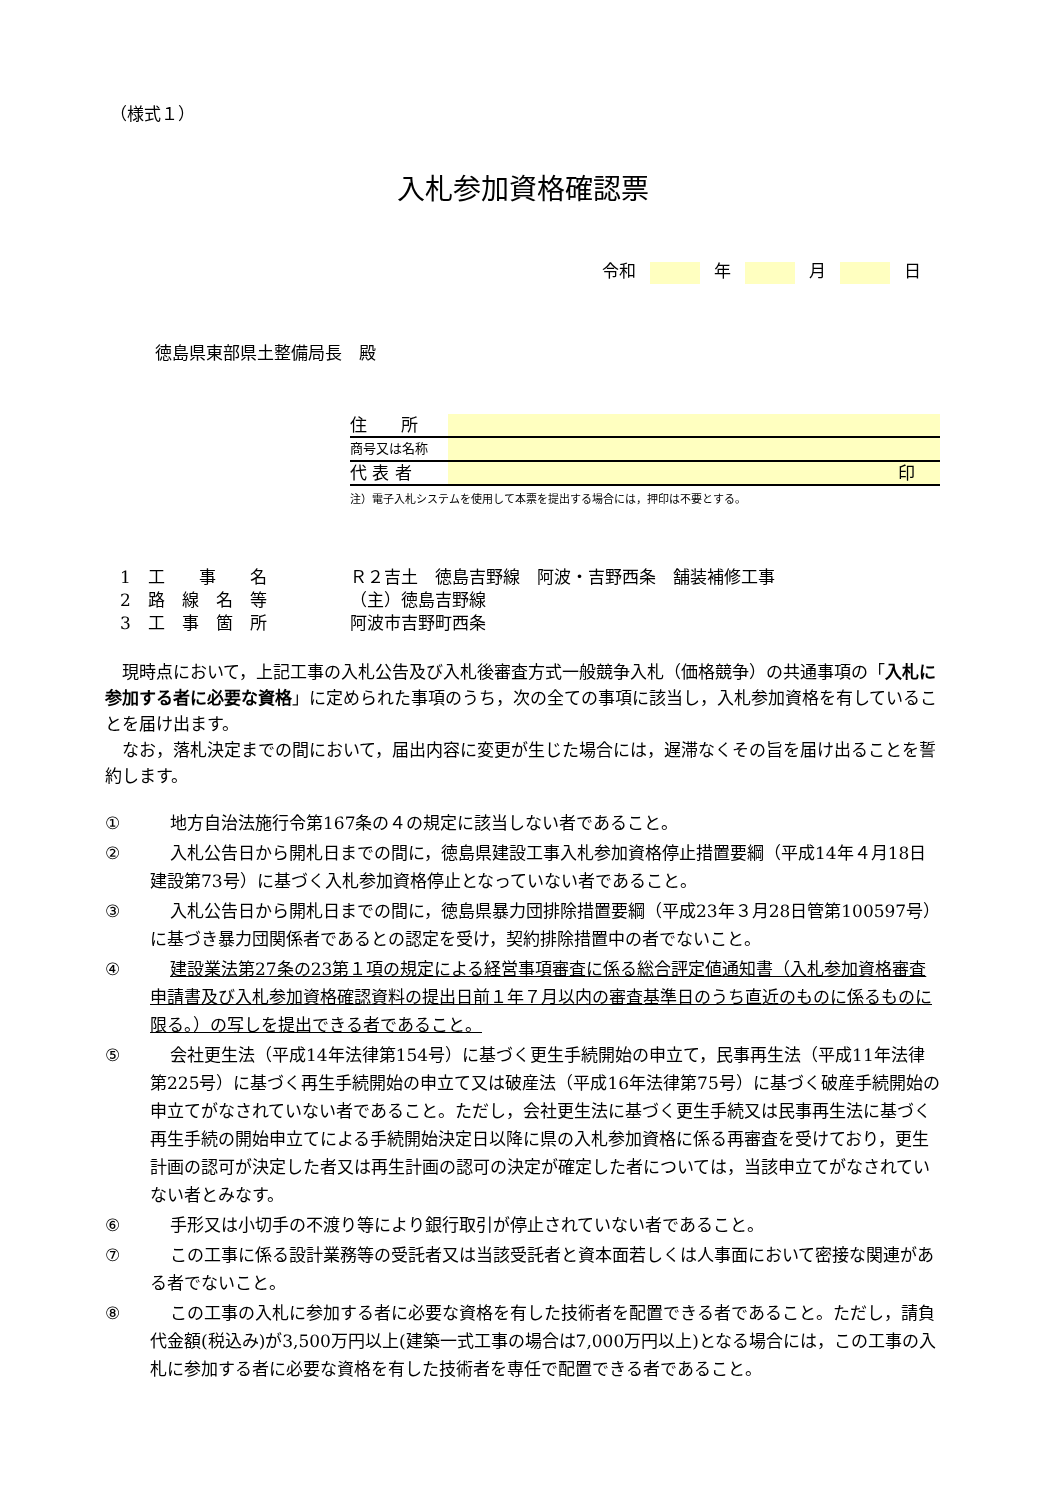（様式１）
入札参加資格確認票
令和 年 月 日
徳島県東部県土整備局長　殿
住　　所
商号又は名称
代 表 者 印
注）電子入札システムを使用して本票を提出する場合には，押印は不要とする。
1　工　　事　　名 Ｒ２吉土　徳島吉野線　阿波・吉野西条　舗装補修工事
2　路　線　名　等 （主）徳島吉野線
3　工　事　箇　所 阿波市吉野町西条
現時点において，上記工事の入札公告及び入札後審査方式一般競争入札（価格競争）の共通事項の「入札に参加する者に必要な資格」に定められた事項のうち，次の全ての事項に該当し，入札参加資格を有していることを届け出ます。
なお，落札決定までの間において，届出内容に変更が生じた場合には，遅滞なくその旨を届け出ることを誓約します。
① 地方自治法施行令第167条の４の規定に該当しない者であること。
② 入札公告日から開札日までの間に，徳島県建設工事入札参加資格停止措置要綱（平成14年４月18日建設第73号）に基づく入札参加資格停止となっていない者であること。
③ 入札公告日から開札日までの間に，徳島県暴力団排除措置要綱（平成23年３月28日管第100597号）に基づき暴力団関係者であるとの認定を受け，契約排除措置中の者でないこと。
④ 建設業法第27条の23第１項の規定による経営事項審査に係る総合評定値通知書（入札参加資格審査申請書及び入札参加資格確認資料の提出日前１年７月以内の審査基準日のうち直近のものに係るものに限る。）の写しを提出できる者であること。
⑤ 会社更生法（平成14年法律第154号）に基づく更生手続開始の申立て，民事再生法（平成11年法律第225号）に基づく再生手続開始の申立て又は破産法（平成16年法律第75号）に基づく破産手続開始の申立てがなされていない者であること。ただし，会社更生法に基づく更生手続又は民事再生法に基づく再生手続の開始申立てによる手続開始決定日以降に県の入札参加資格に係る再審査を受けており，更生計画の認可が決定した者又は再生計画の認可の決定が確定した者については，当該申立てがなされていない者とみなす。
⑥ 手形又は小切手の不渡り等により銀行取引が停止されていない者であること。
⑦ この工事に係る設計業務等の受託者又は当該受託者と資本面若しくは人事面において密接な関連がある者でないこと。
⑧ この工事の入札に参加する者に必要な資格を有した技術者を配置できる者であること。ただし，請負代金額(税込み)が3,500万円以上(建築一式工事の場合は7,000万円以上)となる場合には，この工事の入札に参加する者に必要な資格を有した技術者を専任で配置できる者であること。